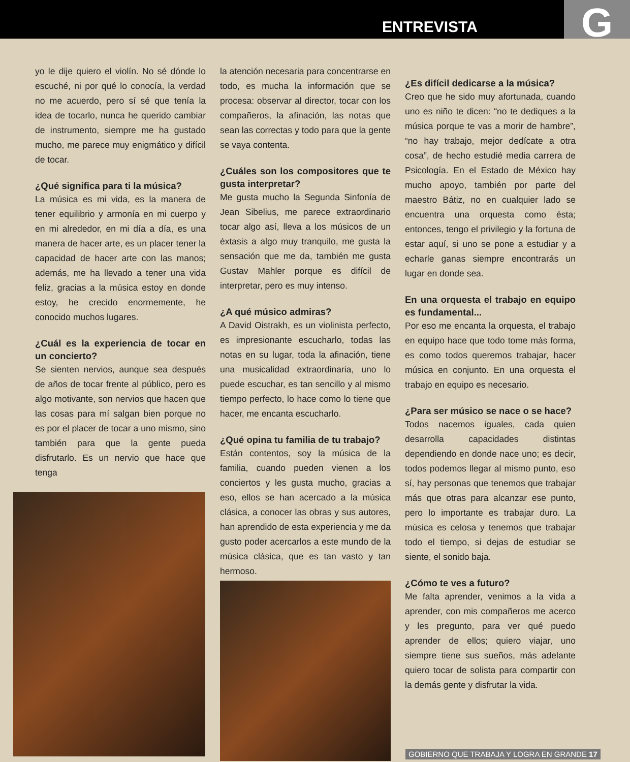ENTREVISTA G
yo le dije quiero el violín. No sé dónde lo escuché, ni por qué lo conocía, la verdad no me acuerdo, pero sí sé que tenía la idea de tocarlo, nunca he querido cambiar de instrumento, siempre me ha gustado mucho, me parece muy enigmático y difícil de tocar.
¿Qué significa para ti la música?
La música es mi vida, es la manera de tener equilibrio y armonía en mi cuerpo y en mi alrededor, en mi día a día, es una manera de hacer arte, es un placer tener la capacidad de hacer arte con las manos; además, me ha llevado a tener una vida feliz, gracias a la música estoy en donde estoy, he crecido enormemente, he conocido muchos lugares.
¿Cuál es la experiencia de tocar en un concierto?
Se sienten nervios, aunque sea después de años de tocar frente al público, pero es algo motivante, son nervios que hacen que las cosas para mí salgan bien porque no es por el placer de tocar a uno mismo, sino también para que la gente pueda disfrutarlo. Es un nervio que hace que tenga
la atención necesaria para concentrarse en todo, es mucha la información que se procesa: observar al director, tocar con los compañeros, la afinación, las notas que sean las correctas y todo para que la gente se vaya contenta.
¿Cuáles son los compositores que te gusta interpretar?
Me gusta mucho la Segunda Sinfonía de Jean Sibelius, me parece extraordinario tocar algo así, lleva a los músicos de un éxtasis a algo muy tranquilo, me gusta la sensación que me da, también me gusta Gustav Mahler porque es difícil de interpretar, pero es muy intenso.
¿A qué músico admiras?
A David Oistrakh, es un violinista perfecto, es impresionante escucharlo, todas las notas en su lugar, toda la afinación, tiene una musicalidad extraordinaria, uno lo puede escuchar, es tan sencillo y al mismo tiempo perfecto, lo hace como lo tiene que hacer, me encanta escucharlo.
¿Qué opina tu familia de tu trabajo?
Están contentos, soy la música de la familia, cuando pueden vienen a los conciertos y les gusta mucho, gracias a eso, ellos se han acercado a la música clásica, a conocer las obras y sus autores, han aprendido de esta experiencia y me da gusto poder acercarlos a este mundo de la música clásica, que es tan vasto y tan hermoso.
¿Es difícil dedicarse a la música?
Creo que he sido muy afortunada, cuando uno es niño te dicen: “no te dediques a la música porque te vas a morir de hambre”, “no hay trabajo, mejor dedícate a otra cosa”, de hecho estudié media carrera de Psicología. En el Estado de México hay mucho apoyo, también por parte del maestro Bátiz, no en cualquier lado se encuentra una orquesta como ésta; entonces, tengo el privilegio y la fortuna de estar aquí, si uno se pone a estudiar y a echarle ganas siempre encontrarás un lugar en donde sea.
En una orquesta el trabajo en equipo es fundamental...
Por eso me encanta la orquesta, el trabajo en equipo hace que todo tome más forma, es como todos queremos trabajar, hacer música en conjunto. En una orquesta el trabajo en equipo es necesario.
¿Para ser músico se nace o se hace?
Todos nacemos iguales, cada quien desarrolla capacidades distintas dependiendo en donde nace uno; es decir, todos podemos llegar al mismo punto, eso sí, hay personas que tenemos que trabajar más que otras para alcanzar ese punto, pero lo importante es trabajar duro. La música es celosa y tenemos que trabajar todo el tiempo, si dejas de estudiar se siente, el sonido baja.
¿Cómo te ves a futuro?
Me falta aprender, venimos a la vida a aprender, con mis compañeros me acerco y les pregunto, para ver qué puedo aprender de ellos; quiero viajar, uno siempre tiene sus sueños, más adelante quiero tocar de solista para compartir con la demás gente y disfrutar la vida.
GOBIERNO QUE TRABAJA Y LOGRA EN GRANDE 17